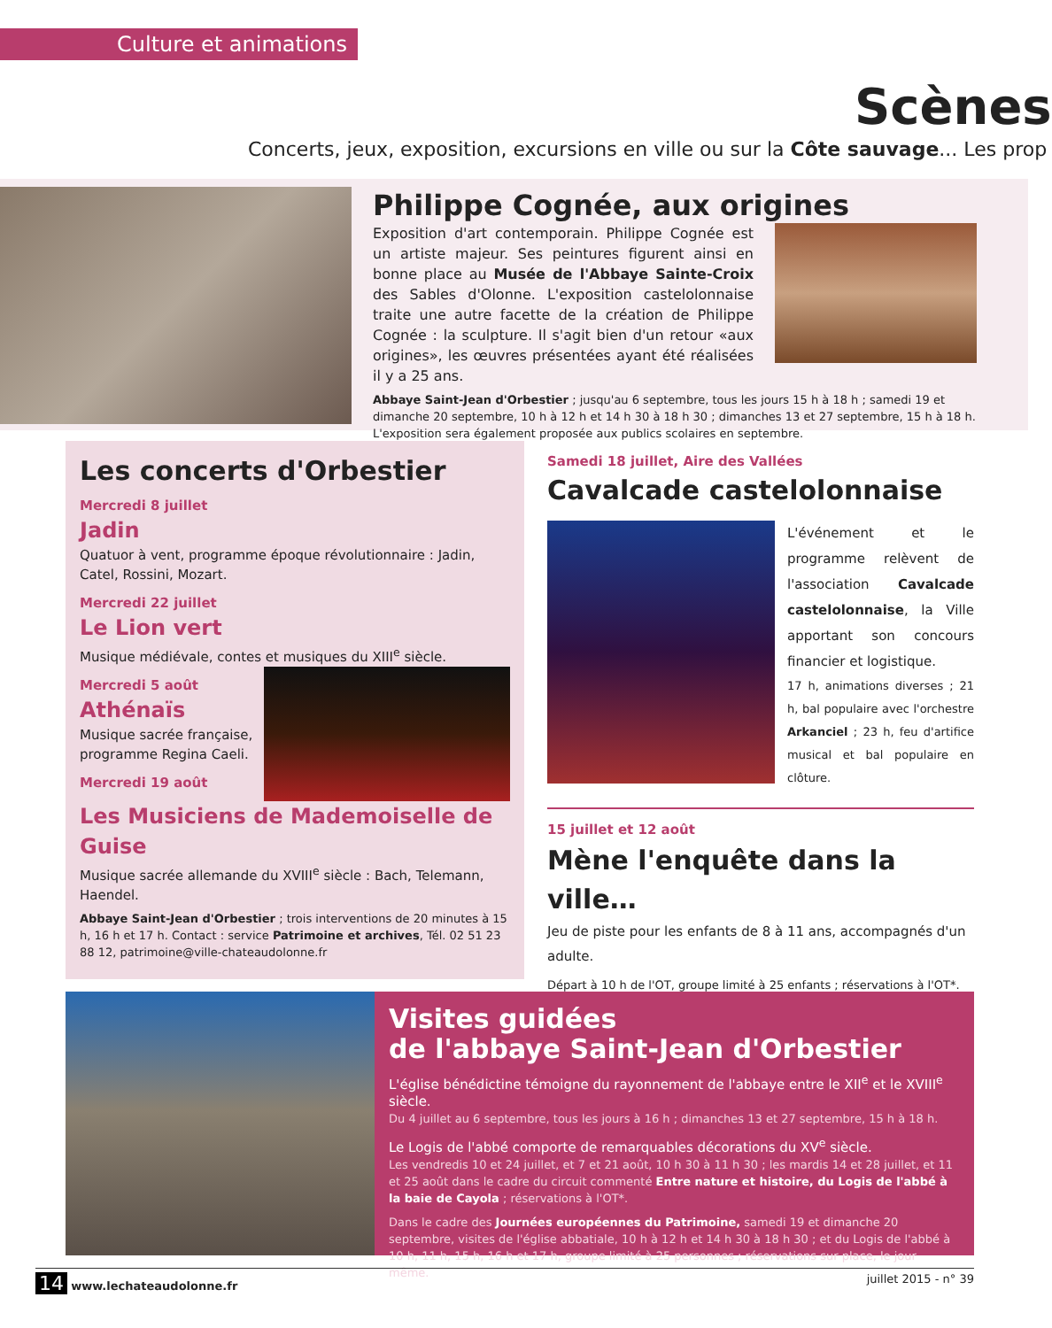Culture et animations
Scènes
Concerts, jeux, exposition, excursions en ville ou sur la Côte sauvage... Les prop
Philippe Cognée, aux origines
Exposition d'art contemporain. Philippe Cognée est un artiste majeur. Ses peintures figurent ainsi en bonne place au Musée de l'Abbaye Sainte-Croix des Sables d'Olonne. L'exposition castelolonnaise traite une autre facette de la création de Philippe Cognée : la sculpture. Il s'agit bien d'un retour «aux origines», les œuvres présentées ayant été réalisées il y a 25 ans.
Abbaye Saint-Jean d'Orbestier ; jusqu'au 6 septembre, tous les jours 15 h à 18 h ; samedi 19 et dimanche 20 septembre, 10 h à 12 h et 14 h 30 à 18 h 30 ; dimanches 13 et 27 septembre, 15 h à 18 h. L'exposition sera également proposée aux publics scolaires en septembre.
Les concerts d'Orbestier
Mercredi 8 juillet
Jadin
Quatuor à vent, programme époque révolutionnaire : Jadin, Catel, Rossini, Mozart.
Mercredi 22 juillet
Le Lion vert
Musique médiévale, contes et musiques du XIII<sup>e</sup> siècle.
Mercredi 5 août
Athénaïs
Musique sacrée française, programme Regina Caeli.
Mercredi 19 août
Les Musiciens de Mademoiselle de Guise
Musique sacrée allemande du XVIII<sup>e</sup> siècle : Bach, Telemann, Haendel.
Abbaye Saint-Jean d'Orbestier ; trois interventions de 20 minutes à 15 h, 16 h et 17 h. Contact : service Patrimoine et archives, Tél. 02 51 23 88 12, patrimoine@ville-chateaudolonne.fr
Samedi 18 juillet, Aire des Vallées
Cavalcade castelolonnaise
L'événement et le programme relèvent de l'association Cavalcade castelolonnaise, la Ville apportant son concours financier et logistique.
17 h, animations diverses ; 21 h, bal populaire avec l'orchestre Arkanciel ; 23 h, feu d'artifice musical et bal populaire en clôture.
15 juillet et 12 août
Mène l'enquête dans la ville…
Jeu de piste pour les enfants de 8 à 11 ans, accompagnés d'un adulte.
Départ à 10 h de l'OT, groupe limité à 25 enfants ; réservations à l'OT*.
Visites guidées
de l'abbaye Saint-Jean d'Orbestier
L'église bénédictine témoigne du rayonnement de l'abbaye entre le XII<sup>e</sup> et le XVIII<sup>e</sup> siècle.
Du 4 juillet au 6 septembre, tous les jours à 16 h ; dimanches 13 et 27 septembre, 15 h à 18 h.
Le Logis de l'abbé comporte de remarquables décorations du XV<sup>e</sup> siècle.
Les vendredis 10 et 24 juillet, et 7 et 21 août, 10 h 30 à 11 h 30 ; les mardis 14 et 28 juillet, et 11 et 25 août dans le cadre du circuit commenté Entre nature et histoire, du Logis de l'abbé à la baie de Cayola ; réservations à l'OT*.
Dans le cadre des Journées européennes du Patrimoine, samedi 19 et dimanche 20 septembre, visites de l'église abbatiale, 10 h à 12 h et 14 h 30 à 18 h 30 ; et du Logis de l'abbé à 10 h, 11 h, 15 h, 16 h et 17 h, groupe limité à 25 personnes ; réservations sur place, le jour même.
14 www.lechateaudolonne.fr juillet 2015 - n° 39